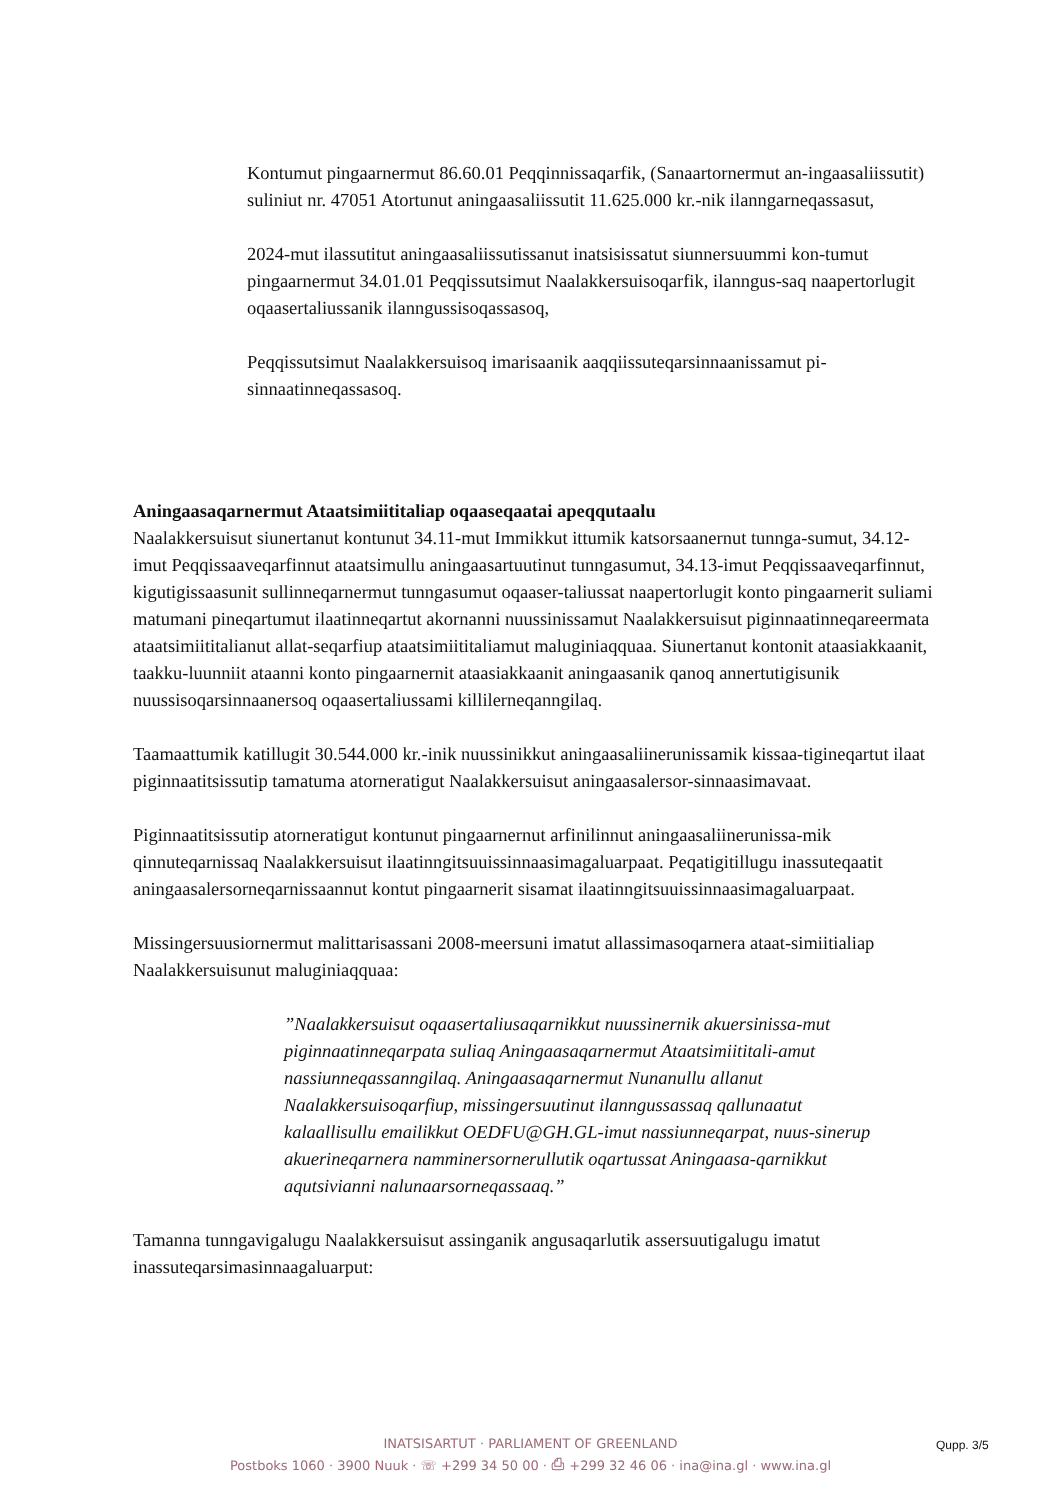Kontumut pingaarnermut 86.60.01 Peqqinnissaqarfik, (Sanaartornermut an-ingaasaliissutit) suliniut nr. 47051 Atortunut aningaasaliissutit 11.625.000 kr.-nik ilanngarneqassasut,
2024-mut ilassutitut aningaasaliissutissanut inatsisissatut siunnersuummi kon-tumut pingaarnermut 34.01.01 Peqqissutsimut Naalakkersuisoqarfik, ilanngus-saq naapertorlugit oqaasertaliussanik ilanngussisoqassasoq,
Peqqissutsimut Naalakkersuisoq imarisaanik aaqqiissuteqarsinnaanissamut pi-sinnaatinneqassasoq.
Aningaasaqarnermut Ataatsimiititaliap oqaaseqaatai apeqqutaalu
Naalakkersuisut siunertanut kontunut 34.11-mut Immikkut ittumik katsorsaanernut tunnga-sumut, 34.12-imut Peqqissaaveqarfinnut ataatsimullu aningaasartuutinut tunngasumut, 34.13-imut Peqqissaaveqarfinnut, kigutigissaasunit sullinneqarnermut tunngasumut oqaaser-taliussat naapertorlugit konto pingaarnerit suliami matumani pineqartumut ilaatinneqartut akornanni nuussinissamut Naalakkersuisut piginnaatinneqareermata ataatsimiititalianut allat-seqarfiup ataatsimiititaliamut maluginiaqquaa. Siunertanut kontonit ataasiakkaanit, taakku-luunniit ataanni konto pingaarnernit ataasiakkaanit aningaasanik qanoq annertutigisunik nuussisoqarsinnaanersoq oqaasertaliussami killilerneqanngilaq.
Taamaattumik katillugit 30.544.000 kr.-inik nuussinikkut aningaasaliinerunissamik kissaa-tigineqartut ilaat piginnaatitsissutip tamatuma atorneratigut Naalakkersuisut aningaasalersor-sinnaasimavaat.
Piginnaatitsissutip atorneratigut kontunut pingaarnernut arfinilinnut aningaasaliinerunissa-mik qinnuteqarnissaq Naalakkersuisut ilaatinngitsuuissinnaasimagaluarpaat. Peqatigitillugu inassuteqaatit aningaasalersorneqarnissaannut kontut pingaarnerit sisamat ilaatinngitsuuissinnaasimagaluarpaat.
Missingersuusiornermut malittarisassani 2008-meersuni imatut allassimasoqarnera ataat-simiitialiap Naalakkersuisunut maluginiaqquaa:
”Naalakkersuisut oqaasertaliusaqarnikkut nuussinernik akuersinissa-mut piginnaatinneqarpata suliaq Aningaasaqarnermut Ataatsimiititali-amut nassiunneqassanngilaq. Aningaasaqarnermut Nunanullu allanut Naalakkersuisoqarfiup, missingersuutinut ilanngussassaq qallunaatut kalaallisullu emailikkut OEDFU@GH.GL-imut nassiunneqarpat, nuus-sinerup akuerineqarnera namminersornerullutik oqartussat Aningaasa-qarnikkut aqutsivianni nalunaarsorneqassaaq.”
Tamanna tunngavigalugu Naalakkersuisut assinganik angusaqarlutik assersuutigalugu imatut inassuteqarsimasinnaagaluarput:
Qupp. 3/5
INATSISARTUT · PARLIAMENT OF GREENLAND
Postboks 1060 · 3900 Nuuk · ☏ +299 34 50 00 · ⎙ +299 32 46 06 · ina@ina.gl · www.ina.gl